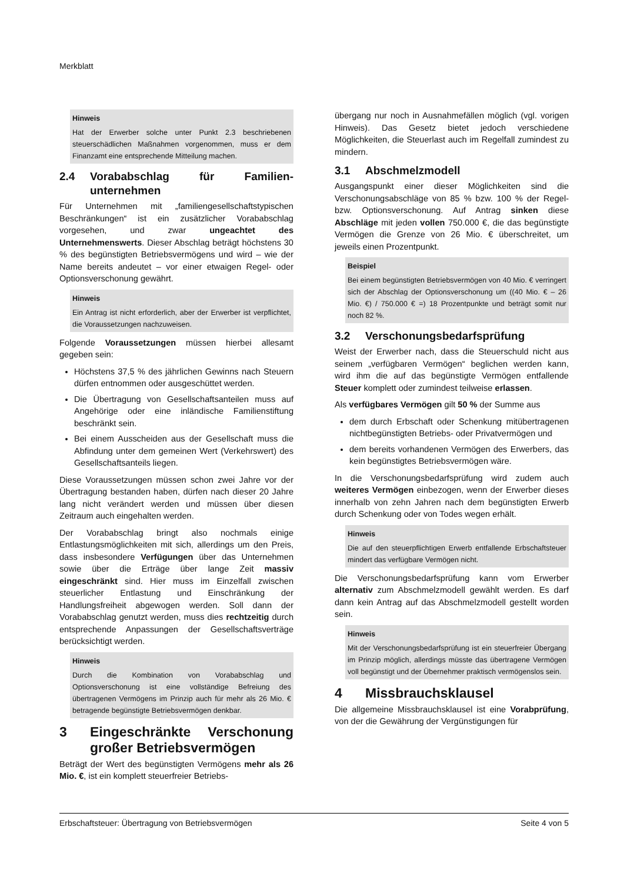Merkblatt
Hinweis
Hat der Erwerber solche unter Punkt 2.3 beschriebenen steuerschädlichen Maßnahmen vorgenommen, muss er dem Finanzamt eine entsprechende Mitteilung machen.
2.4 Vorababschlag für Familien­unternehmen
Für Unternehmen mit „familiengesellschaftstypischen Beschränkungen“ ist ein zusätzlicher Vorababschlag vorgesehen, und zwar ungeachtet des Unternehmenswerts. Dieser Abschlag beträgt höchstens 30 % des begünstigten Betriebsvermögens und wird – wie der Name bereits andeutet – vor einer etwaigen Regel- oder Optionsverschonung gewährt.
Hinweis
Ein Antrag ist nicht erforderlich, aber der Erwerber ist verpflichtet, die Voraussetzungen nachzuweisen.
Folgende Voraussetzungen müssen hierbei allesamt gegeben sein:
Höchstens 37,5 % des jährlichen Gewinns nach Steuern dürfen entnommen oder ausgeschüttet werden.
Die Übertragung von Gesellschaftsanteilen muss auf Angehörige oder eine inländische Familienstiftung beschränkt sein.
Bei einem Ausscheiden aus der Gesellschaft muss die Abfindung unter dem gemeinen Wert (Verkehrswert) des Gesellschaftsanteils liegen.
Diese Voraussetzungen müssen schon zwei Jahre vor der Übertragung bestanden haben, dürfen nach dieser 20 Jahre lang nicht verändert werden und müssen über diesen Zeitraum auch eingehalten werden.
Der Vorababschlag bringt also nochmals einige Entlastungsmöglichkeiten mit sich, allerdings um den Preis, dass insbesondere Verfügungen über das Unternehmen sowie über die Erträge über lange Zeit massiv eingeschränkt sind. Hier muss im Einzelfall zwischen steuerlicher Entlastung und Einschränkung der Handlungsfreiheit abgewogen werden. Soll dann der Vorababschlag genutzt werden, muss dies rechtzeitig durch entsprechende Anpassungen der Gesellschaftsverträge berücksichtigt werden.
Hinweis
Durch die Kombination von Vorababschlag und Optionsverschonung ist eine vollständige Befreiung des übertragenen Vermögens im Prinzip auch für mehr als 26 Mio. € betragende begünstigte Betriebsvermögen denkbar.
3 Eingeschränkte Verschonung großer Betriebsvermögen
Beträgt der Wert des begünstigten Vermögens mehr als 26 Mio. €, ist ein komplett steuerfreier Betriebs-
übergang nur noch in Ausnahmefällen möglich (vgl. vorigen Hinweis). Das Gesetz bietet jedoch verschiedene Möglichkeiten, die Steuerlast auch im Regelfall zumindest zu mindern.
3.1 Abschmelzmodell
Ausgangspunkt einer dieser Möglichkeiten sind die Verschonungsabschläge von 85 % bzw. 100 % der Regel- bzw. Optionsverschonung. Auf Antrag sinken diese Abschläge mit jeden vollen 750.000 €, die das begünstigte Vermögen die Grenze von 26 Mio. € überschreitet, um jeweils einen Prozentpunkt.
Beispiel
Bei einem begünstigten Betriebsvermögen von 40 Mio. € verringert sich der Abschlag der Optionsverschonung um ((40 Mio. € – 26 Mio. €) / 750.000 € =) 18 Prozentpunkte und beträgt somit nur noch 82 %.
3.2 Verschonungsbedarfsprüfung
Weist der Erwerber nach, dass die Steuerschuld nicht aus seinem „verfügbaren Vermögen“ beglichen werden kann, wird ihm die auf das begünstigte Vermögen entfallende Steuer komplett oder zumindest teilweise erlassen.
Als verfügbares Vermögen gilt 50 % der Summe aus
dem durch Erbschaft oder Schenkung mitübertragenen nichtbegünstigten Betriebs- oder Privatvermögen und
dem bereits vorhandenen Vermögen des Erwerbers, das kein begünstigtes Betriebsvermögen wäre.
In die Verschonungsbedarfsprüfung wird zudem auch weiteres Vermögen einbezogen, wenn der Erwerber dieses innerhalb von zehn Jahren nach dem begünstigten Erwerb durch Schenkung oder von Todes wegen erhält.
Hinweis
Die auf den steuerpflichtigen Erwerb entfallende Erbschaftsteuer mindert das verfügbare Vermögen nicht.
Die Verschonungsbedarfsprüfung kann vom Erwerber alternativ zum Abschmelzmodell gewählt werden. Es darf dann kein Antrag auf das Abschmelzmodell gestellt worden sein.
Hinweis
Mit der Verschonungsbedarfsprüfung ist ein steuerfreier Übergang im Prinzip möglich, allerdings müsste das übertragene Vermögen voll begünstigt und der Übernehmer praktisch vermögenslos sein.
4 Missbrauchsklausel
Die allgemeine Missbrauchsklausel ist eine Vorabprüfung, von der die Gewährung der Vergünstigungen für
Erbschaftsteuer: Übertragung von Betriebsvermögen Seite 4 von 5